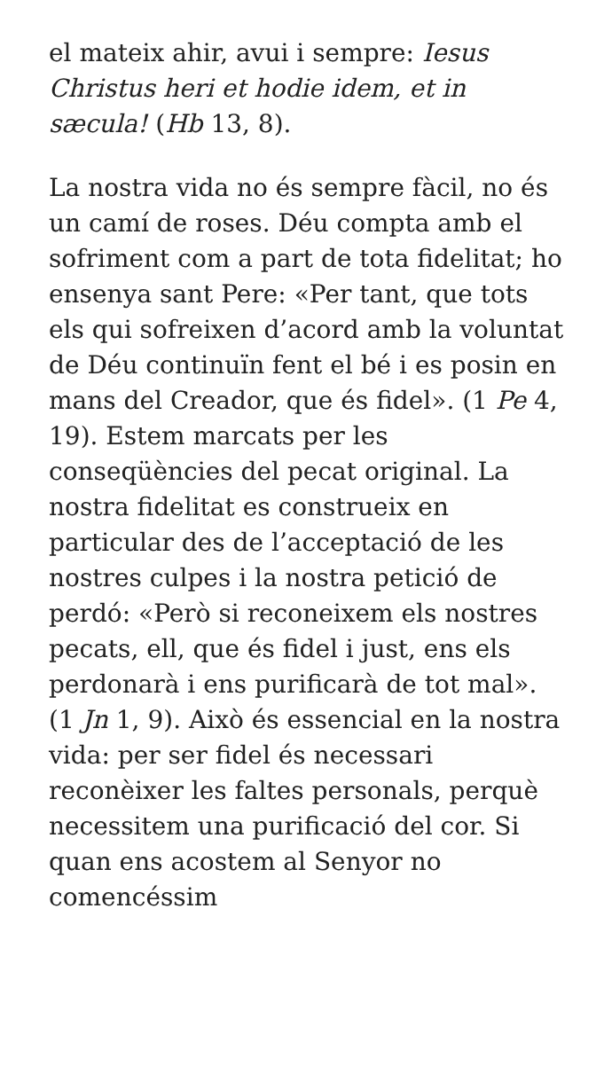el mateix ahir, avui i sempre: Iesus Christus heri et hodie idem, et in sæcula! (Hb 13, 8).
La nostra vida no és sempre fàcil, no és un camí de roses. Déu compta amb el sofriment com a part de tota fidelitat; ho ensenya sant Pere: «Per tant, que tots els qui sofreixen d’acord amb la voluntat de Déu continuïn fent el bé i es posin en mans del Creador, que és fidel». (1 Pe 4, 19). Estem marcats per les conseqüències del pecat original. La nostra fidelitat es construeix en particular des de l’acceptació de les nostres culpes i la nostra petició de perdó: «Però si reconeixem els nostres pecats, ell, que és fidel i just, ens els perdonarà i ens purificarà de tot mal». (1 Jn 1, 9). Això és essencial en la nostra vida: per ser fidel és necessari reconèixer les faltes personals, perquè necessitem una purificació del cor. Si quan ens acostem al Senyor no comencéssim